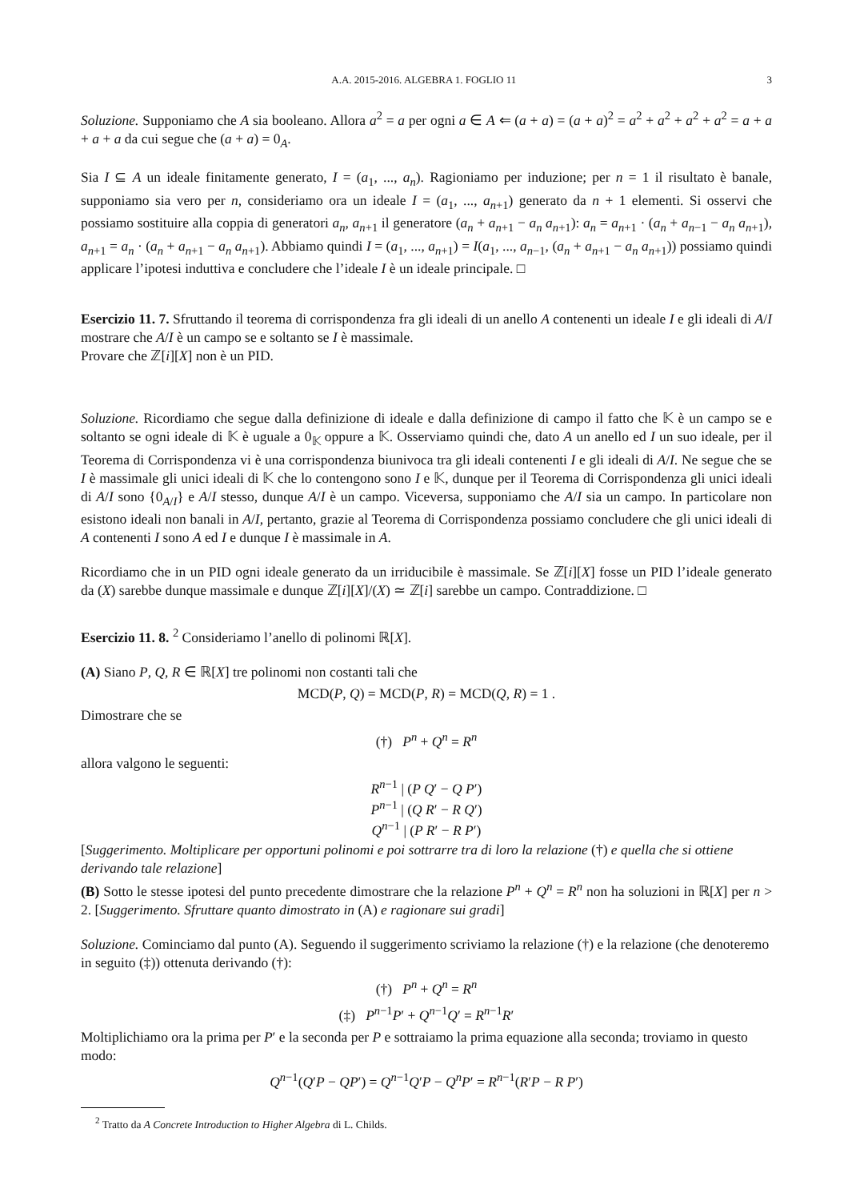A.A. 2015-2016. ALGEBRA 1. FOGLIO 11 3
Soluzione. Supponiamo che A sia booleano. Allora a<sup>2</sup> = a per ogni a ∈ A ⇐ (a + a) = (a + a)<sup>2</sup> = a<sup>2</sup> + a<sup>2</sup> + a<sup>2</sup> + a<sup>2</sup> = a + a + a + a da cui segue che (a + a) = 0<sub>A</sub>.
Sia I ⊆ A un ideale finitamente generato, I = (a<sub>1</sub>, ..., a<sub>n</sub>). Ragioniamo per induzione; per n = 1 il risultato è banale, supponiamo sia vero per n, consideriamo ora un ideale I = (a<sub>1</sub>, ..., a<sub>n+1</sub>) generato da n + 1 elementi. Si osservi che possiamo sostituire alla coppia di generatori a<sub>n</sub>, a<sub>n+1</sub> il generatore (a<sub>n</sub> + a<sub>n+1</sub> − a<sub>n</sub> a<sub>n+1</sub>): a<sub>n</sub> = a<sub>n+1</sub> · (a<sub>n</sub> + a<sub>n−1</sub> − a<sub>n</sub> a<sub>n+1</sub>), a<sub>n+1</sub> = a<sub>n</sub> · (a<sub>n</sub> + a<sub>n+1</sub> − a<sub>n</sub> a<sub>n+1</sub>). Abbiamo quindi I = (a<sub>1</sub>, ..., a<sub>n+1</sub>) = I(a<sub>1</sub>, ..., a<sub>n−1</sub>, (a<sub>n</sub> + a<sub>n+1</sub> − a<sub>n</sub> a<sub>n+1</sub>)) possiamo quindi applicare l’ipotesi induttiva e concludere che l’ideale I è un ideale principale. □
Esercizio 11. 7. Sfruttando il teorema di corrispondenza fra gli ideali di un anello A contenenti un ideale I e gli ideali di A/I mostrare che A/I è un campo se e soltanto se I è massimale.
Provare che ℤ[i][X] non è un PID.
Soluzione. Ricordiamo che segue dalla definizione di ideale e dalla definizione di campo il fatto che 𝕂 è un campo se e soltanto se ogni ideale di 𝕂 è uguale a 0<sub>𝕂</sub> oppure a 𝕂. Osserviamo quindi che, dato A un anello ed I un suo ideale, per il Teorema di Corrispondenza vi è una corrispondenza biunivoca tra gli ideali contenenti I e gli ideali di A/I. Ne segue che se I è massimale gli unici ideali di 𝕂 che lo contengono sono I e 𝕂, dunque per il Teorema di Corrispondenza gli unici ideali di A/I sono {0<sub>A/I</sub>} e A/I stesso, dunque A/I è un campo. Viceversa, supponiamo che A/I sia un campo. In particolare non esistono ideali non banali in A/I, pertanto, grazie al Teorema di Corrispondenza possiamo concludere che gli unici ideali di A contenenti I sono A ed I e dunque I è massimale in A.
Ricordiamo che in un PID ogni ideale generato da un irriducibile è massimale. Se ℤ[i][X] fosse un PID l’ideale generato da (X) sarebbe dunque massimale e dunque ℤ[i][X]/(X) ≃ ℤ[i] sarebbe un campo. Contraddizione. □
Esercizio 11. 8. <sup>2</sup> Consideriamo l’anello di polinomi ℝ[X].
(A) Siano P, Q, R ∈ ℝ[X] tre polinomi non costanti tali che
MCD(P, Q) = MCD(P, R) = MCD(Q, R) = 1 .
Dimostrare che se
(†) P<sup>n</sup> + Q<sup>n</sup> = R<sup>n</sup>
allora valgono le seguenti:
R<sup>n−1</sup> | (P Q′ − Q P′)
P<sup>n−1</sup> | (Q R′ − R Q′)
Q<sup>n−1</sup> | (P R′ − R P′)
[Suggerimento. Moltiplicare per opportuni polinomi e poi sottrarre tra di loro la relazione (†) e quella che si ottiene derivando tale relazione]
(B) Sotto le stesse ipotesi del punto precedente dimostrare che la relazione P<sup>n</sup> + Q<sup>n</sup> = R<sup>n</sup> non ha soluzioni in ℝ[X] per n > 2. [Suggerimento. Sfruttare quanto dimostrato in (A) e ragionare sui gradi]
Soluzione. Cominciamo dal punto (A). Seguendo il suggerimento scriviamo la relazione (†) e la relazione (che denoteremo in seguito (‡)) ottenuta derivando (†):
(†) P<sup>n</sup> + Q<sup>n</sup> = R<sup>n</sup>
(‡) P<sup>n−1</sup>P′ + Q<sup>n−1</sup>Q′ = R<sup>n−1</sup>R′
Moltiplichiamo ora la prima per P′ e la seconda per P e sottraiamo la prima equazione alla seconda; troviamo in questo modo:
Q<sup>n−1</sup>(Q′P − QP′) = Q<sup>n−1</sup>Q′P − Q<sup>n</sup>P′ = R<sup>n−1</sup>(R′P − R P′)
<sup>2</sup> Tratto da A Concrete Introduction to Higher Algebra di L. Childs.